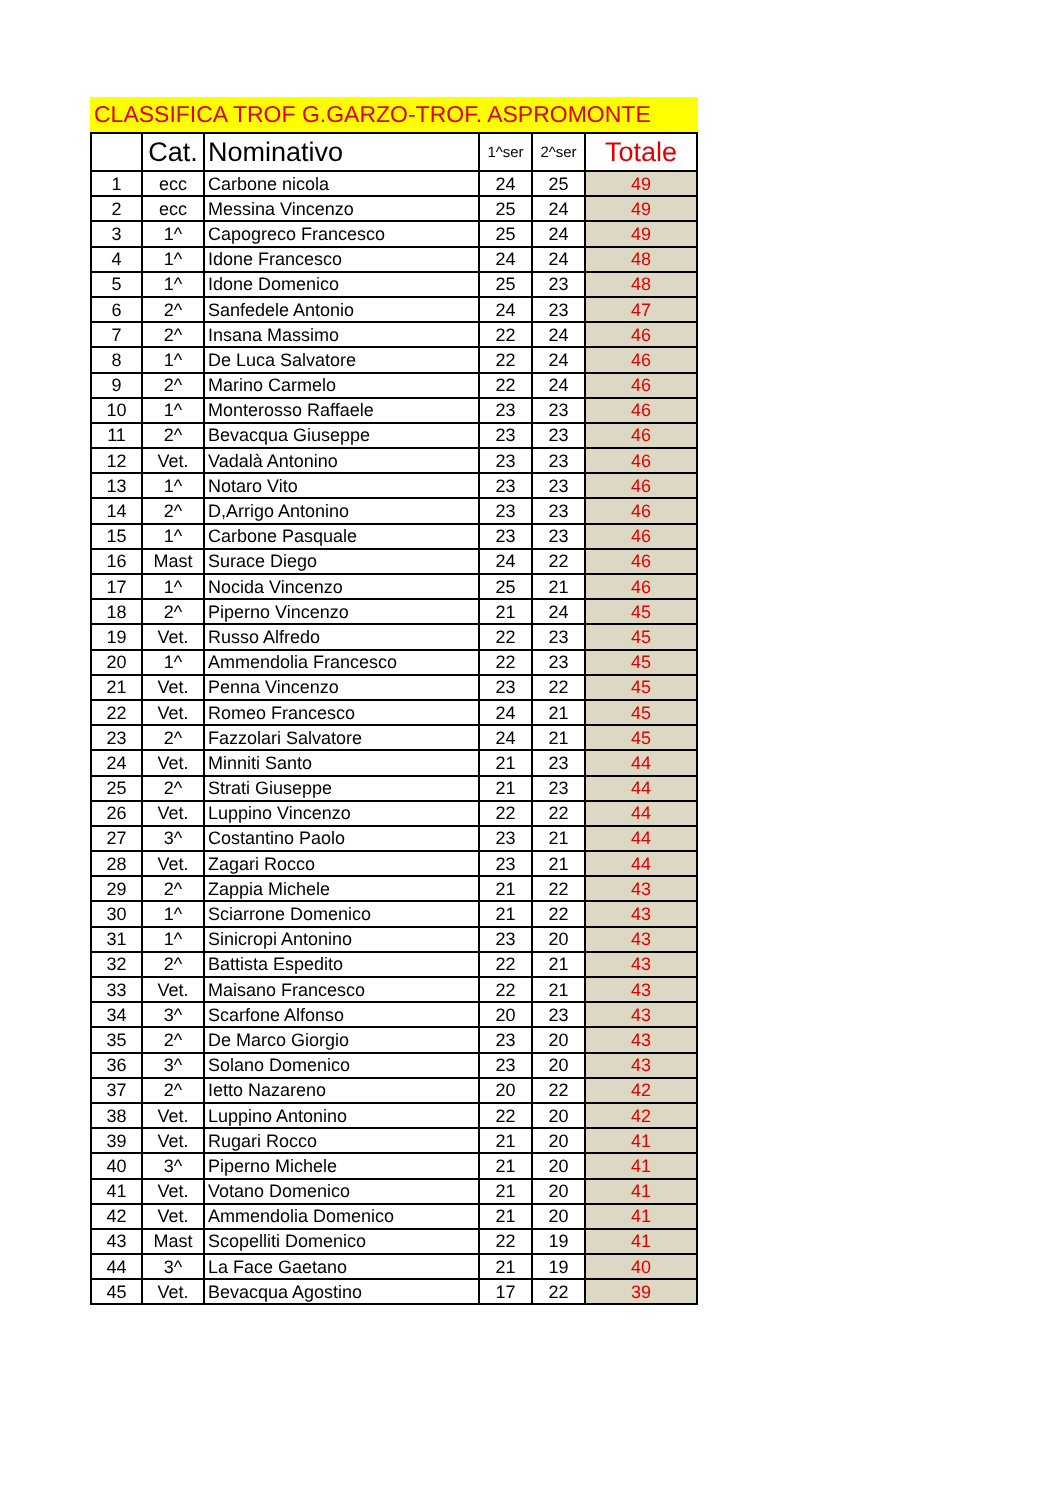CLASSIFICA TROF G.GARZO-TROF. ASPROMONTE
| | Cat. | Nominativo | 1^ser | 2^ser | Totale |
| --- | --- | --- | --- | --- | --- |
| 1 | ecc | Carbone nicola | 24 | 25 | 49 |
| 2 | ecc | Messina Vincenzo | 25 | 24 | 49 |
| 3 | 1^ | Capogreco Francesco | 25 | 24 | 49 |
| 4 | 1^ | Idone Francesco | 24 | 24 | 48 |
| 5 | 1^ | Idone Domenico | 25 | 23 | 48 |
| 6 | 2^ | Sanfedele Antonio | 24 | 23 | 47 |
| 7 | 2^ | Insana Massimo | 22 | 24 | 46 |
| 8 | 1^ | De Luca Salvatore | 22 | 24 | 46 |
| 9 | 2^ | Marino Carmelo | 22 | 24 | 46 |
| 10 | 1^ | Monterosso Raffaele | 23 | 23 | 46 |
| 11 | 2^ | Bevacqua Giuseppe | 23 | 23 | 46 |
| 12 | Vet. | Vadalà Antonino | 23 | 23 | 46 |
| 13 | 1^ | Notaro Vito | 23 | 23 | 46 |
| 14 | 2^ | D,Arrigo Antonino | 23 | 23 | 46 |
| 15 | 1^ | Carbone Pasquale | 23 | 23 | 46 |
| 16 | Mast | Surace Diego | 24 | 22 | 46 |
| 17 | 1^ | Nocida Vincenzo | 25 | 21 | 46 |
| 18 | 2^ | Piperno Vincenzo | 21 | 24 | 45 |
| 19 | Vet. | Russo Alfredo | 22 | 23 | 45 |
| 20 | 1^ | Ammendolia Francesco | 22 | 23 | 45 |
| 21 | Vet. | Penna Vincenzo | 23 | 22 | 45 |
| 22 | Vet. | Romeo Francesco | 24 | 21 | 45 |
| 23 | 2^ | Fazzolari Salvatore | 24 | 21 | 45 |
| 24 | Vet. | Minniti Santo | 21 | 23 | 44 |
| 25 | 2^ | Strati Giuseppe | 21 | 23 | 44 |
| 26 | Vet. | Luppino Vincenzo | 22 | 22 | 44 |
| 27 | 3^ | Costantino Paolo | 23 | 21 | 44 |
| 28 | Vet. | Zagari Rocco | 23 | 21 | 44 |
| 29 | 2^ | Zappia Michele | 21 | 22 | 43 |
| 30 | 1^ | Sciarrone Domenico | 21 | 22 | 43 |
| 31 | 1^ | Sinicropi Antonino | 23 | 20 | 43 |
| 32 | 2^ | Battista Espedito | 22 | 21 | 43 |
| 33 | Vet. | Maisano Francesco | 22 | 21 | 43 |
| 34 | 3^ | Scarfone Alfonso | 20 | 23 | 43 |
| 35 | 2^ | De Marco Giorgio | 23 | 20 | 43 |
| 36 | 3^ | Solano Domenico | 23 | 20 | 43 |
| 37 | 2^ | Ietto Nazareno | 20 | 22 | 42 |
| 38 | Vet. | Luppino Antonino | 22 | 20 | 42 |
| 39 | Vet. | Rugari Rocco | 21 | 20 | 41 |
| 40 | 3^ | Piperno Michele | 21 | 20 | 41 |
| 41 | Vet. | Votano Domenico | 21 | 20 | 41 |
| 42 | Vet. | Ammendolia Domenico | 21 | 20 | 41 |
| 43 | Mast | Scopelliti Domenico | 22 | 19 | 41 |
| 44 | 3^ | La Face Gaetano | 21 | 19 | 40 |
| 45 | Vet. | Bevacqua Agostino | 17 | 22 | 39 |